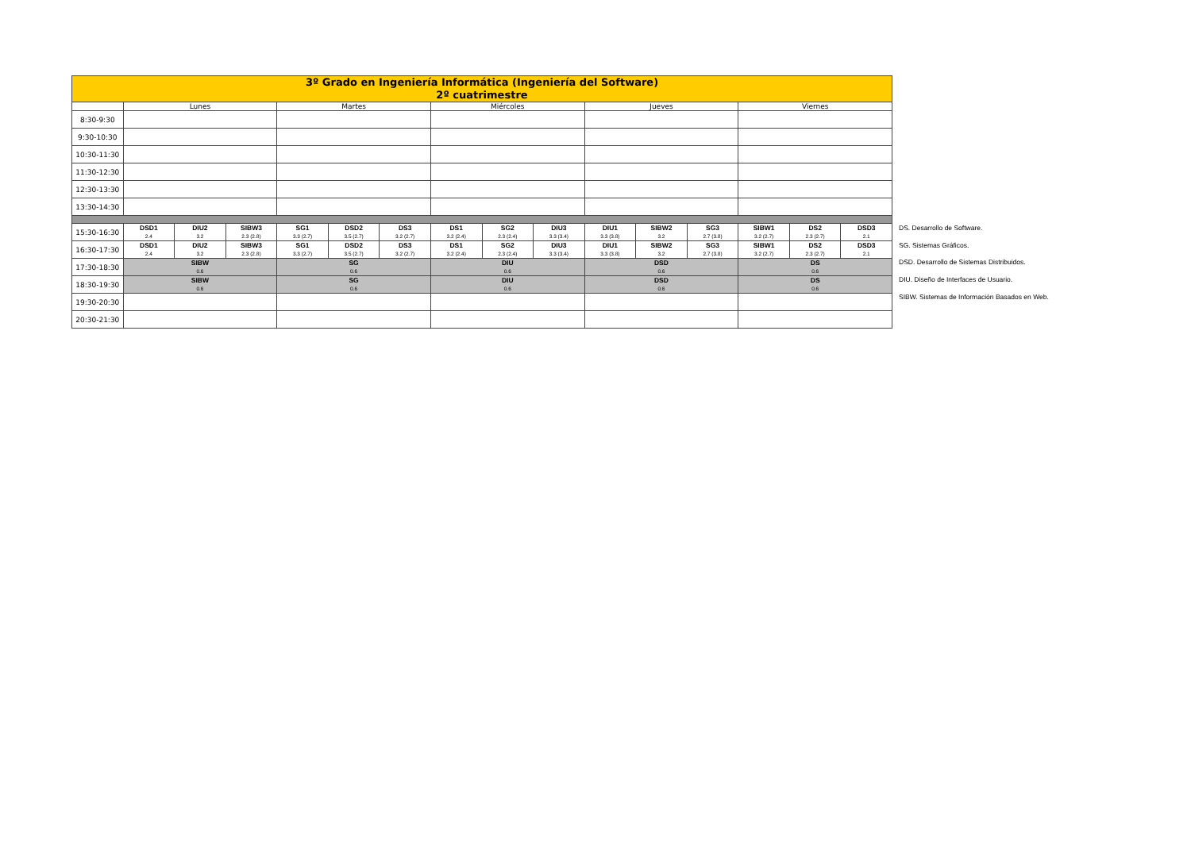| 3º Grado en Ingeniería Informática (Ingeniería del Software) 2º cuatrimestre | | | | | | | | | | | | | | | |
| | Lunes | | | Martes | | | Miércoles | | | Jueves | | | Viernes | | |
| 8:30-9:30 | | | | | | | | | | | | | | | |
| 9:30-10:30 | | | | | | | | | | | | | | | |
| 10:30-11:30 | | | | | | | | | | | | | | | |
| 11:30-12:30 | | | | | | | | | | | | | | | |
| 12:30-13:30 | | | | | | | | | | | | | | | |
| 13:30-14:30 | | | | | | | | | | | | | | | |
| 15:30-16:30 | DSD1 2.4 | DIU2 3.2 | SIBW3 2.3 (2.8) | SG1 3.3 (2.7) | DSD2 3.5 (2.7) | DS3 3.2 (2.7) | DS1 3.2 (2.4) | SG2 2.3 (2.4) | DIU3 3.3 (3.4) | DIU1 3.3 (3.8) | SIBW2 3.2 | SG3 2.7 (3.8) | SIBW1 3.2 (2.7) | DS2 2.3 (2.7) | DSD3 2.1 |
| 16:30-17:30 | DSD1 2.4 | DIU2 3.2 | SIBW3 2.3 (2.8) | SG1 3.3 (2.7) | DSD2 3.5 (2.7) | DS3 3.2 (2.7) | DS1 3.2 (2.4) | SG2 2.3 (2.4) | DIU3 3.3 (3.4) | DIU1 3.3 (3.8) | SIBW2 3.2 | SG3 2.7 (3.8) | SIBW1 3.2 (2.7) | DS2 2.3 (2.7) | DSD3 2.1 |
| 17:30-18:30 | SIBW 0.6 | | | SG 0.6 | | | DIU 0.6 | | | DSD 0.6 | | | DS 0.6 | | |
| 18:30-19:30 | SIBW 0.6 | | | SG 0.6 | | | DIU 0.6 | | | DSD 0.6 | | | DS 0.6 | | |
| 19:30-20:30 | | | | | | | | | | | | | | | |
| 20:30-21:30 | | | | | | | | | | | | | | | |
DS. Desarrollo de Software.
SG. Sistemas Gráficos.
DSD. Desarrollo de Sistemas Distribuidos.
DIU. Diseño de Interfaces de Usuario.
SIBW. Sistemas de Información Basados en Web.